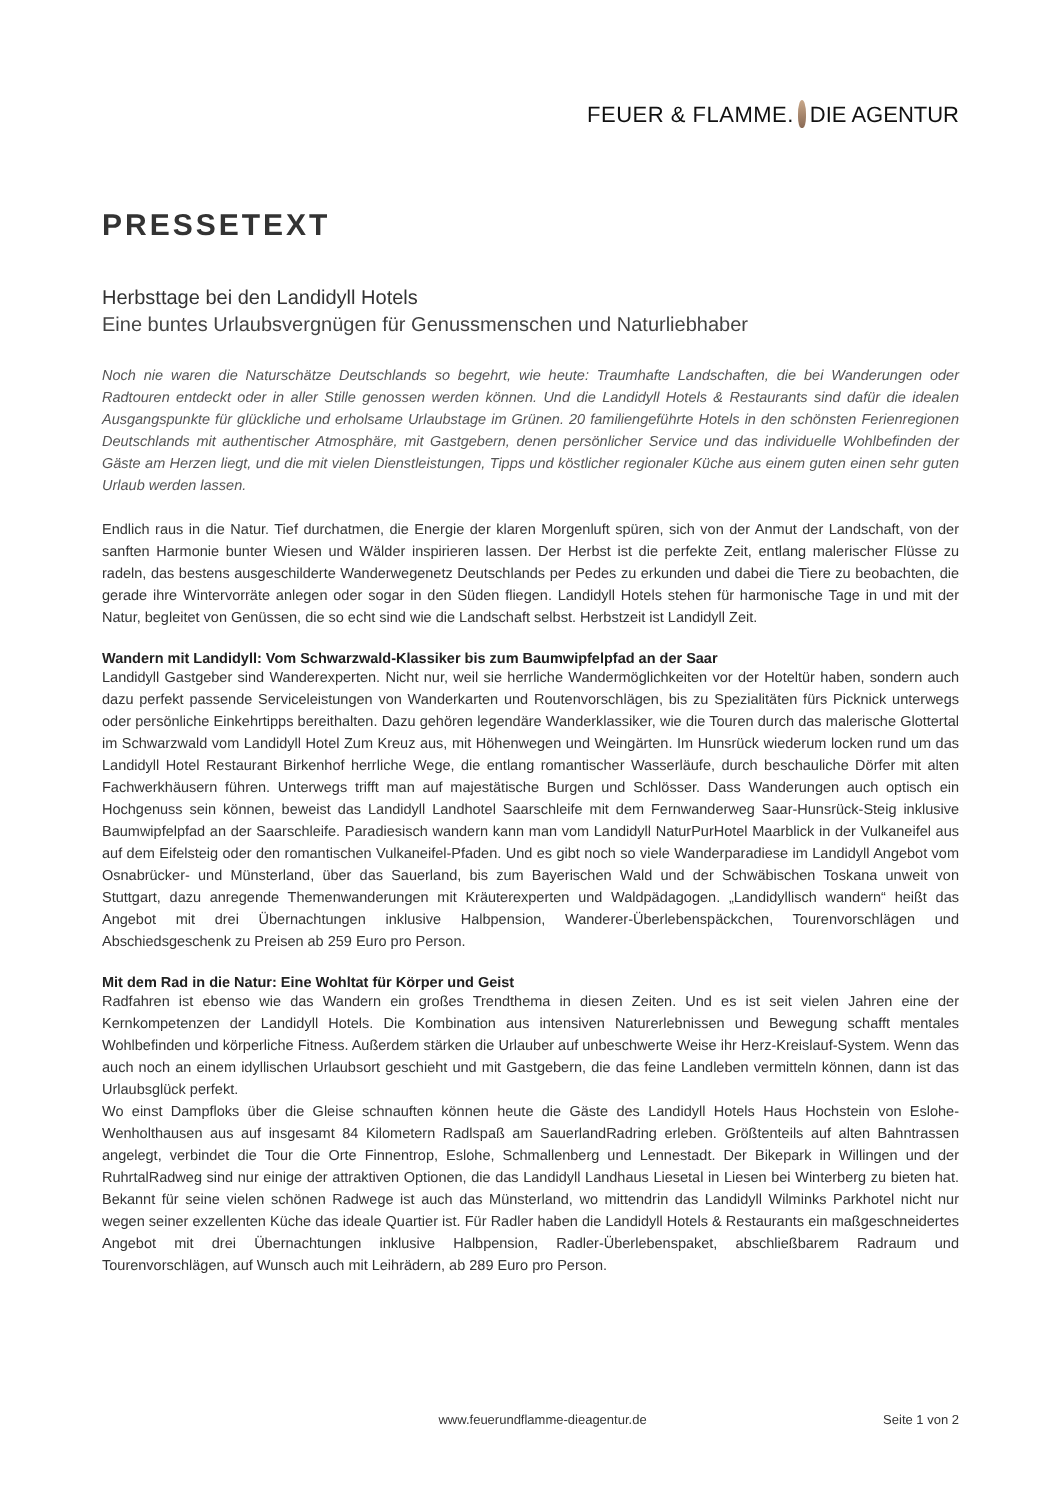FEUER & FLAMME. DIE AGENTUR
PRESSETEXT
Herbsttage bei den Landidyll Hotels
Eine buntes Urlaubsvergnügen für Genussmenschen und Naturliebhaber
Noch nie waren die Naturschätze Deutschlands so begehrt, wie heute: Traumhafte Landschaften, die bei Wanderungen oder Radtouren entdeckt oder in aller Stille genossen werden können. Und die Landidyll Hotels & Restaurants sind dafür die idealen Ausgangspunkte für glückliche und erholsame Urlaubstage im Grünen. 20 familiengeführte Hotels in den schönsten Ferienregionen Deutschlands mit authentischer Atmosphäre, mit Gastgebern, denen persönlicher Service und das individuelle Wohlbefinden der Gäste am Herzen liegt, und die mit vielen Dienstleistungen, Tipps und köstlicher regionaler Küche aus einem guten einen sehr guten Urlaub werden lassen.
Endlich raus in die Natur. Tief durchatmen, die Energie der klaren Morgenluft spüren, sich von der Anmut der Landschaft, von der sanften Harmonie bunter Wiesen und Wälder inspirieren lassen. Der Herbst ist die perfekte Zeit, entlang malerischer Flüsse zu radeln, das bestens ausgeschilderte Wanderwegenetz Deutschlands per Pedes zu erkunden und dabei die Tiere zu beobachten, die gerade ihre Wintervorräte anlegen oder sogar in den Süden fliegen. Landidyll Hotels stehen für harmonische Tage in und mit der Natur, begleitet von Genüssen, die so echt sind wie die Landschaft selbst. Herbstzeit ist Landidyll Zeit.
Wandern mit Landidyll: Vom Schwarzwald-Klassiker bis zum Baumwipfelpfad an der Saar
Landidyll Gastgeber sind Wanderexperten. Nicht nur, weil sie herrliche Wandermöglichkeiten vor der Hoteltür haben, sondern auch dazu perfekt passende Serviceleistungen von Wanderkarten und Routenvorschlägen, bis zu Spezialitäten fürs Picknick unterwegs oder persönliche Einkehrtipps bereithalten. Dazu gehören legendäre Wanderklassiker, wie die Touren durch das malerische Glottertal im Schwarzwald vom Landidyll Hotel Zum Kreuz aus, mit Höhenwegen und Weingärten. Im Hunsrück wiederum locken rund um das Landidyll Hotel Restaurant Birkenhof herrliche Wege, die entlang romantischer Wasserläufe, durch beschauliche Dörfer mit alten Fachwerkhäusern führen. Unterwegs trifft man auf majestätische Burgen und Schlösser. Dass Wanderungen auch optisch ein Hochgenuss sein können, beweist das Landidyll Landhotel Saarschleife mit dem Fernwanderweg Saar-Hunsrück-Steig inklusive Baumwipfelpfad an der Saarschleife. Paradiesisch wandern kann man vom Landidyll NaturPurHotel Maarblick in der Vulkaneifel aus auf dem Eifelsteig oder den romantischen Vulkaneifel-Pfaden. Und es gibt noch so viele Wanderparadiese im Landidyll Angebot vom Osnabrücker- und Münsterland, über das Sauerland, bis zum Bayerischen Wald und der Schwäbischen Toskana unweit von Stuttgart, dazu anregende Themenwanderungen mit Kräuterexperten und Waldpädagogen. „Landidyllisch wandern“ heißt das Angebot mit drei Übernachtungen inklusive Halbpension, Wanderer-Überlebenspäckchen, Tourenvorschlägen und Abschiedsgeschenk zu Preisen ab 259 Euro pro Person.
Mit dem Rad in die Natur: Eine Wohltat für Körper und Geist
Radfahren ist ebenso wie das Wandern ein großes Trendthema in diesen Zeiten. Und es ist seit vielen Jahren eine der Kernkompetenzen der Landidyll Hotels. Die Kombination aus intensiven Naturerlebnissen und Bewegung schafft mentales Wohlbefinden und körperliche Fitness. Außerdem stärken die Urlauber auf unbeschwerte Weise ihr Herz-Kreislauf-System. Wenn das auch noch an einem idyllischen Urlaubsort geschieht und mit Gastgebern, die das feine Landleben vermitteln können, dann ist das Urlaubsglück perfekt.
Wo einst Dampfloks über die Gleise schnauften können heute die Gäste des Landidyll Hotels Haus Hochstein von Eslohe-Wenholthausen aus auf insgesamt 84 Kilometern Radlspaß am SauerlandRadring erleben. Größtenteils auf alten Bahntrassen angelegt, verbindet die Tour die Orte Finnentrop, Eslohe, Schmallenberg und Lennestadt. Der Bikepark in Willingen und der RuhrtalRadweg sind nur einige der attraktiven Optionen, die das Landidyll Landhaus Liesetal in Liesen bei Winterberg zu bieten hat. Bekannt für seine vielen schönen Radwege ist auch das Münsterland, wo mittendrin das Landidyll Wilminks Parkhotel nicht nur wegen seiner exzellenten Küche das ideale Quartier ist. Für Radler haben die Landidyll Hotels & Restaurants ein maßgeschneidertes Angebot mit drei Übernachtungen inklusive Halbpension, Radler-Überlebenspaket, abschließbarem Radraum und Tourenvorschlägen, auf Wunsch auch mit Leihrädern, ab 289 Euro pro Person.
www.feuerundflamme-dieagentur.de Seite 1 von 2